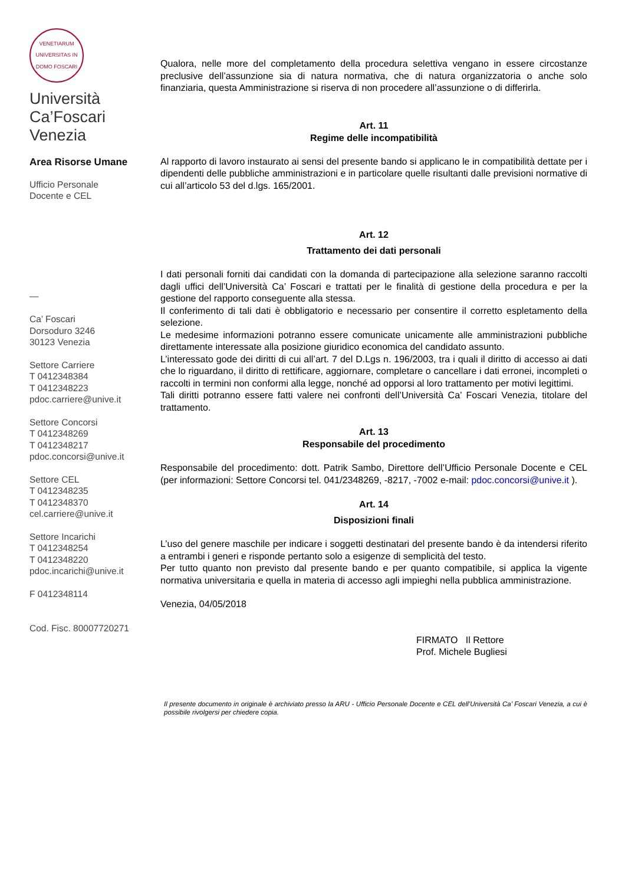VENETIARUM UNIVERSITAS IN DOMO FOSCARI
Università
Ca’Foscari
Venezia
Area Risorse Umane
Ufficio Personale
Docente e CEL
—
Ca’ Foscari
Dorsoduro 3246
30123 Venezia
Settore Carriere
T 0412348384
T 0412348223
pdoc.carriere@unive.it
Settore Concorsi
T 0412348269
T 0412348217
pdoc.concorsi@unive.it
Settore CEL
T 0412348235
T 0412348370
cel.carriere@unive.it
Settore Incarichi
T 0412348254
T 0412348220
pdoc.incarichi@unive.it
F 0412348114
Cod. Fisc. 80007720271
Qualora, nelle more del completamento della procedura selettiva vengano in essere circostanze preclusive dell’assunzione sia di natura normativa, che di natura organizzatoria o anche solo finanziaria, questa Amministrazione si riserva di non procedere all’assunzione o di differirla.
Art. 11
Regime delle incompatibilità
Al rapporto di lavoro instaurato ai sensi del presente bando si applicano le in compatibilità dettate per i dipendenti delle pubbliche amministrazioni e in particolare quelle risultanti dalle previsioni normative di cui all’articolo 53 del d.lgs. 165/2001.
Art. 12
Trattamento dei dati personali
I dati personali forniti dai candidati con la domanda di partecipazione alla selezione saranno raccolti dagli uffici dell’Università Ca’ Foscari e trattati per le finalità di gestione della procedura e per la gestione del rapporto conseguente alla stessa.
Il conferimento di tali dati è obbligatorio e necessario per consentire il corretto espletamento della selezione.
Le medesime informazioni potranno essere comunicate unicamente alle amministrazioni pubbliche direttamente interessate alla posizione giuridico economica del candidato assunto.
L’interessato gode dei diritti di cui all’art. 7 del D.Lgs n. 196/2003, tra i quali il diritto di accesso ai dati che lo riguardano, il diritto di rettificare, aggiornare, completare o cancellare i dati erronei, incompleti o raccolti in termini non conformi alla legge, nonché ad opporsi al loro trattamento per motivi legittimi.
Tali diritti potranno essere fatti valere nei confronti dell’Università Ca’ Foscari Venezia, titolare del trattamento.
Art. 13
Responsabile del procedimento
Responsabile del procedimento: dott. Patrik Sambo, Direttore dell’Ufficio Personale Docente e CEL (per informazioni: Settore Concorsi tel. 041/2348269, -8217, -7002 e-mail: pdoc.concorsi@unive.it ).
Art. 14
Disposizioni finali
L’uso del genere maschile per indicare i soggetti destinatari del presente bando è da intendersi riferito a entrambi i generi e risponde pertanto solo a esigenze di semplicità del testo.
Per tutto quanto non previsto dal presente bando e per quanto compatibile, si applica la vigente normativa universitaria e quella in materia di accesso agli impieghi nella pubblica amministrazione.
Venezia, 04/05/2018
FIRMATO Il Rettore
Prof. Michele Bugliesi
Il presente documento in originale è archiviato presso la ARU - Ufficio Personale Docente e CEL dell’Università Ca’ Foscari Venezia, a cui è possibile rivolgersi per chiedere copia.